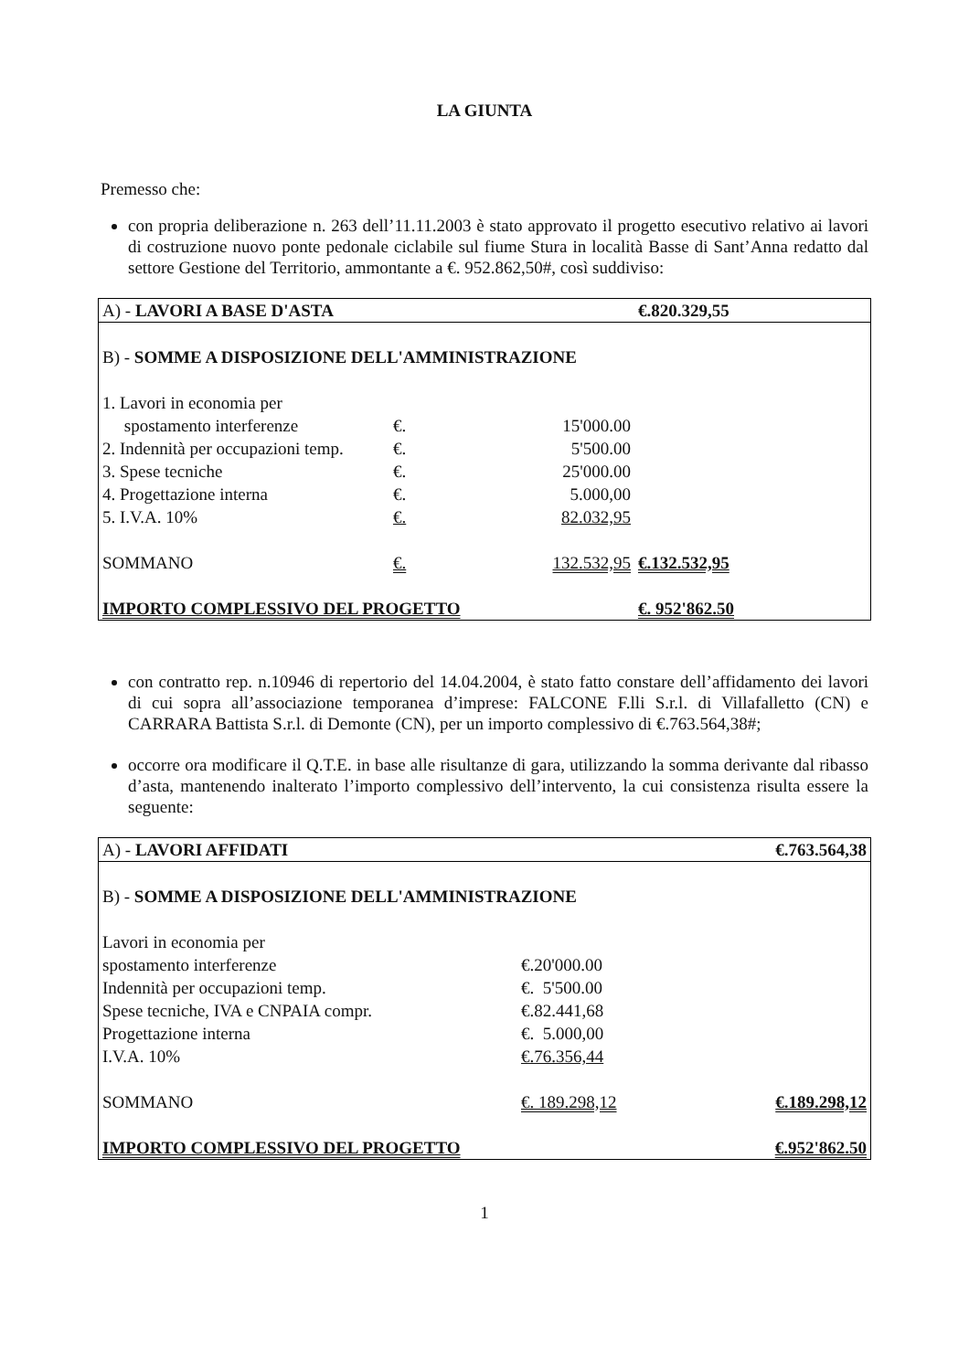LA GIUNTA
Premesso che:
con propria deliberazione n. 263 dell’11.11.2003 è stato approvato il progetto esecutivo relativo ai lavori di costruzione nuovo ponte pedonale ciclabile sul fiume Stura in località Basse di Sant’Anna redatto dal settore Gestione del Territorio, ammontante a €. 952.862,50#, così suddiviso:
| A) - LAVORI A BASE D'ASTA | | | €.820.329,55 |
| B) - SOMME A DISPOSIZIONE DELL'AMMINISTRAZIONE | | | |
| 1. Lavori in economia per spostamento interferenze | €. | 15'000.00 | |
| 2. Indennità per occupazioni temp. | €. | 5'500.00 | |
| 3. Spese tecniche | €. | 25'000.00 | |
| 4. Progettazione interna | €. | 5.000,00 | |
| 5. I.V.A. 10% | €. | 82.032,95 | |
| SOMMANO | €. | 132.532,95 | €.132.532,95 |
| IMPORTO COMPLESSIVO DEL PROGETTO | | | €. 952'862.50 |
con contratto rep. n.10946 di repertorio del 14.04.2004, è stato fatto constare dell’affidamento dei lavori di cui sopra all’associazione temporanea d’imprese: FALCONE F.lli S.r.l. di Villafalletto (CN) e CARRARA Battista S.r.l. di Demonte (CN), per un importo complessivo di €.763.564,38#;
occorre ora modificare il Q.T.E. in base alle risultanze di gara, utilizzando la somma derivante dal ribasso d’asta, mantenendo inalterato l’importo complessivo dell’intervento, la cui consistenza risulta essere la seguente:
| A) - LAVORI AFFIDATI | | €.763.564,38 |
| B) - SOMME A DISPOSIZIONE DELL'AMMINISTRAZIONE | | |
| Lavori in economia per spostamento interferenze | €.20'000.00 | |
| Indennità per occupazioni temp. | €. 5'500.00 | |
| Spese tecniche, IVA e CNPAIA compr. | €.82.441,68 | |
| Progettazione interna | €. 5.000,00 | |
| I.V.A. 10% | €.76.356,44 | |
| SOMMANO | €. 189.298,12 | €.189.298,12 |
| IMPORTO COMPLESSIVO DEL PROGETTO | | €.952'862.50 |
1